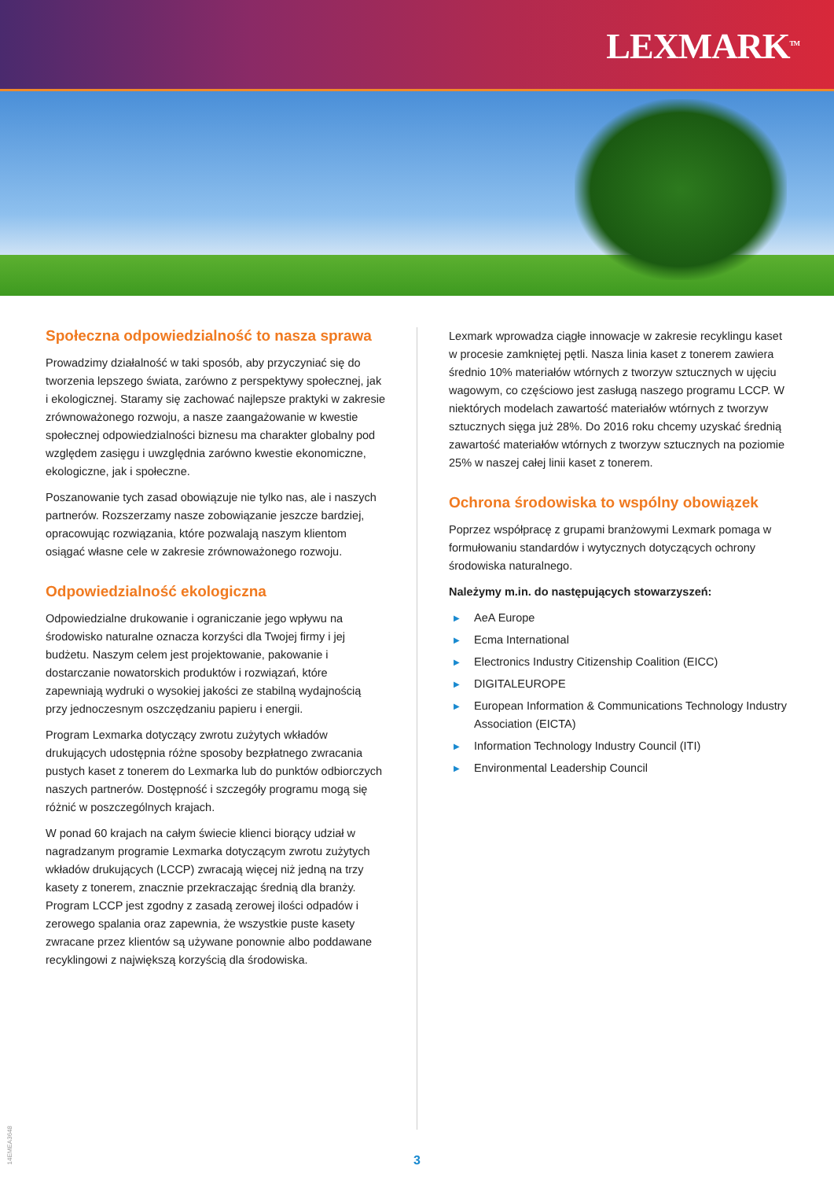LEXMARK<sup>TM</sup>
Społeczna odpowiedzialność to nasza sprawa
Prowadzimy działalność w taki sposób, aby przyczyniać się do tworzenia lepszego świata, zarówno z perspektywy społecznej, jak i ekologicznej. Staramy się zachować najlepsze praktyki w zakresie zrównoważonego rozwoju, a nasze zaangażowanie w kwestie społecznej odpowiedzialności biznesu ma charakter globalny pod względem zasięgu i uwzględnia zarówno kwestie ekonomiczne, ekologiczne, jak i społeczne.
Poszanowanie tych zasad obowiązuje nie tylko nas, ale i naszych partnerów. Rozszerzamy nasze zobowiązanie jeszcze bardziej, opracowując rozwiązania, które pozwalają naszym klientom osiągać własne cele w zakresie zrównoważonego rozwoju.
Odpowiedzialność ekologiczna
Odpowiedzialne drukowanie i ograniczanie jego wpływu na środowisko naturalne oznacza korzyści dla Twojej firmy i jej budżetu. Naszym celem jest projektowanie, pakowanie i dostarczanie nowatorskich produktów i rozwiązań, które zapewniają wydruki o wysokiej jakości ze stabilną wydajnością przy jednoczesnym oszczędzaniu papieru i energii.
Program Lexmarka dotyczący zwrotu zużytych wkładów drukujących udostępnia różne sposoby bezpłatnego zwracania pustych kaset z tonerem do Lexmarka lub do punktów odbiorczych naszych partnerów. Dostępność i szczegóły programu mogą się różnić w poszczególnych krajach.
W ponad 60 krajach na całym świecie klienci biorący udział w nagradzanym programie Lexmarka dotyczącym zwrotu zużytych wkładów drukujących (LCCP) zwracają więcej niż jedną na trzy kasety z tonerem, znacznie przekraczając średnią dla branży. Program LCCP jest zgodny z zasadą zerowej ilości odpadów i zerowego spalania oraz zapewnia, że wszystkie puste kasety zwracane przez klientów są używane ponownie albo poddawane recyklingowi z największą korzyścią dla środowiska.
Lexmark wprowadza ciągłe innowacje w zakresie recyklingu kaset w procesie zamkniętej pętli. Nasza linia kaset z tonerem zawiera średnio 10% materiałów wtórnych z tworzyw sztucznych w ujęciu wagowym, co częściowo jest zasługą naszego programu LCCP. W niektórych modelach zawartość materiałów wtórnych z tworzyw sztucznych sięga już 28%. Do 2016 roku chcemy uzyskać średnią zawartość materiałów wtórnych z tworzyw sztucznych na poziomie 25% w naszej całej linii kaset z tonerem.
Ochrona środowiska to wspólny obowiązek
Poprzez współpracę z grupami branżowymi Lexmark pomaga w formułowaniu standardów i wytycznych dotyczących ochrony środowiska naturalnego.
Należymy m.in. do następujących stowarzyszeń:
▶ AeA Europe
▶ Ecma International
▶ Electronics Industry Citizenship Coalition (EICC)
▶ DIGITALEUROPE
▶ European Information & Communications Technology Industry Association (EICTA)
▶ Information Technology Industry Council (ITI)
▶ Environmental Leadership Council
3
14EMEA3648